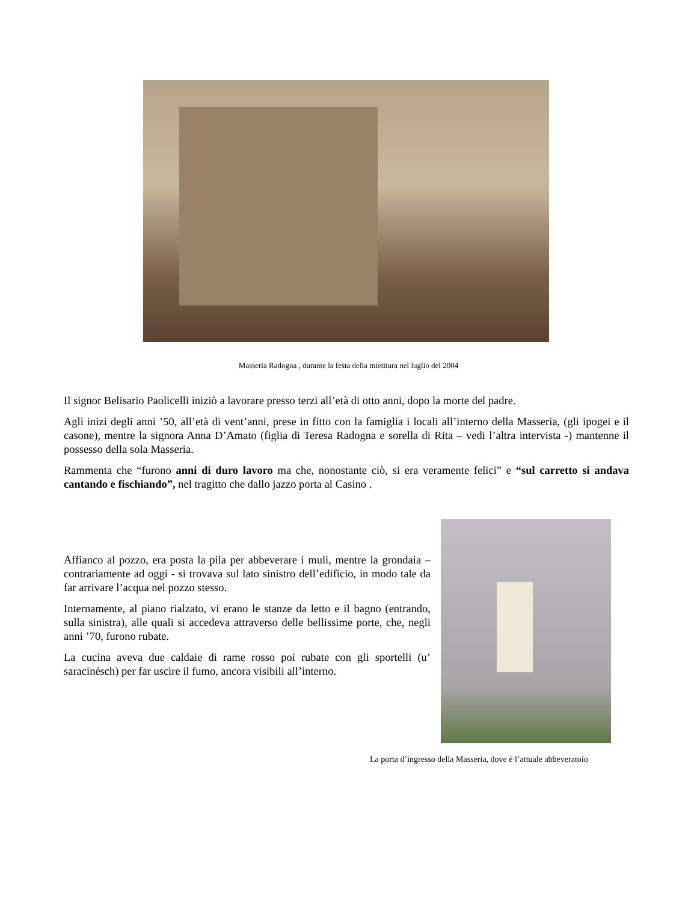Masseria Radogna , durante la festa della mietitura nel luglio del 2004
Il signor Belisario Paolicelli iniziò a lavorare presso terzi all’età di otto anni, dopo la morte del padre.
Agli inizi degli anni ’50, all’età di vent’anni, prese in fitto con la famiglia i locali all’interno della Masseria, (gli ipogei e il casone), mentre la signora Anna D’Amato (figlia di Teresa Radogna e sorella di Rita – vedi l’altra intervista -) mantenne il possesso della sola Masseria.
Rammenta che “furono anni di duro lavoro ma che, nonostante ciò, si era veramente felici” e “sul carretto si andava cantando e fischiando”, nel tragitto che dallo jazzo porta al Casino .
Affianco al pozzo, era posta la pila per abbeverare i muli, mentre la grondaia – contrariamente ad oggi - si trovava sul lato sinistro dell’edificio, in modo tale da far arrivare l’acqua nel pozzo stesso.
Internamente, al piano rialzato, vi erano le stanze da letto e il bagno (entrando, sulla sinistra), alle quali si accedeva attraverso delle bellissime porte, che, negli anni ’70, furono rubate.
La cucina aveva due caldaie di rame rosso poi rubate con gli sportelli (u’ saracinésch) per far uscire il fumo, ancora visibili all’interno.
La porta d’ingresso della Masseria, dove è l’attuale abbeveratoio